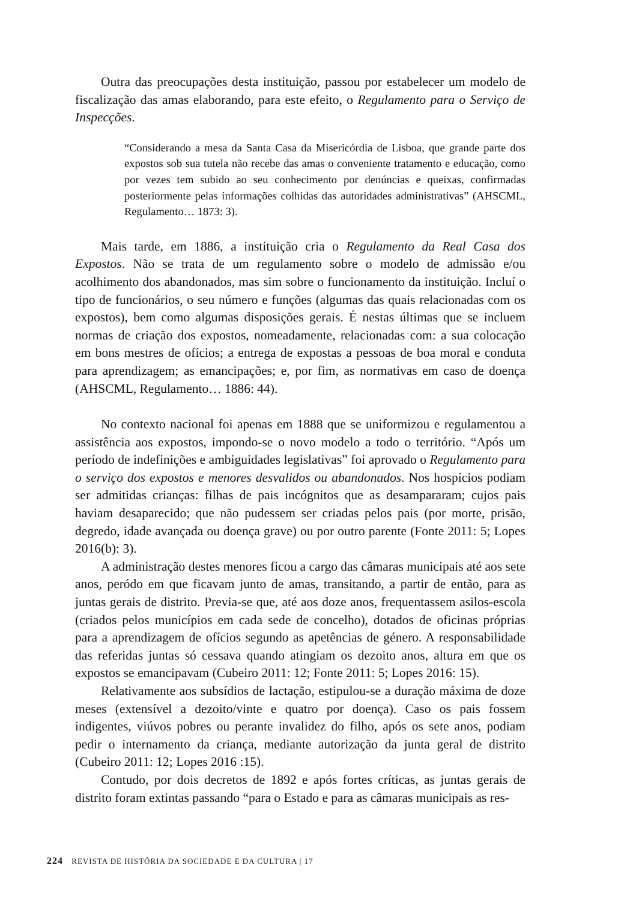Outra das preocupações desta instituição, passou por estabelecer um modelo de fiscalização das amas elaborando, para este efeito, o Regulamento para o Serviço de Inspecções.
“Considerando a mesa da Santa Casa da Misericórdia de Lisboa, que grande parte dos expostos sob sua tutela não recebe das amas o conveniente tratamento e educação, como por vezes tem subido ao seu conhecimento por denúncias e queixas, confirmadas posteriormente pelas informações colhidas das autoridades administrativas” (AHSCML, Regulamento… 1873: 3).
Mais tarde, em 1886, a instituição cria o Regulamento da Real Casa dos Expostos. Não se trata de um regulamento sobre o modelo de admissão e/ou acolhimento dos abandonados, mas sim sobre o funcionamento da instituição. Incluí o tipo de funcionários, o seu número e funções (algumas das quais relacionadas com os expostos), bem como algumas disposições gerais. É nestas últimas que se incluem normas de criação dos expostos, nomeadamente, relacionadas com: a sua colocação em bons mestres de ofícios; a entrega de expostas a pessoas de boa moral e conduta para aprendizagem; as emancipações; e, por fim, as normativas em caso de doença (AHSCML, Regulamento… 1886: 44).
No contexto nacional foi apenas em 1888 que se uniformizou e regulamentou a assistência aos expostos, impondo-se o novo modelo a todo o território. “Após um período de indefinições e ambiguidades legislativas” foi aprovado o Regulamento para o serviço dos expostos e menores desvalidos ou abandonados. Nos hospícios podiam ser admitidas crianças: filhas de pais incógnitos que as desampararam; cujos pais haviam desaparecido; que não pudessem ser criadas pelos pais (por morte, prisão, degredo, idade avançada ou doença grave) ou por outro parente (Fonte 2011: 5; Lopes 2016(b): 3).
A administração destes menores ficou a cargo das câmaras municipais até aos sete anos, peródo em que ficavam junto de amas, transitando, a partir de então, para as juntas gerais de distrito. Previa-se que, até aos doze anos, frequentassem asilos-escola (criados pelos municípios em cada sede de concelho), dotados de oficinas próprias para a aprendizagem de ofícios segundo as apetências de género. A responsabilidade das referidas juntas só cessava quando atingiam os dezoito anos, altura em que os expostos se emancipavam (Cubeiro 2011: 12; Fonte 2011: 5; Lopes 2016: 15).
Relativamente aos subsídios de lactação, estipulou-se a duração máxima de doze meses (extensível a dezoito/vinte e quatro por doença). Caso os pais fossem indigentes, viúvos pobres ou perante invalidez do filho, após os sete anos, podiam pedir o internamento da criança, mediante autorização da junta geral de distrito (Cubeiro 2011: 12; Lopes 2016 :15).
Contudo, por dois decretos de 1892 e após fortes críticas, as juntas gerais de distrito foram extintas passando “para o Estado e para as câmaras municipais as res-
224 REVISTA DE HISTÓRIA DA SOCIEDADE E DA CULTURA | 17